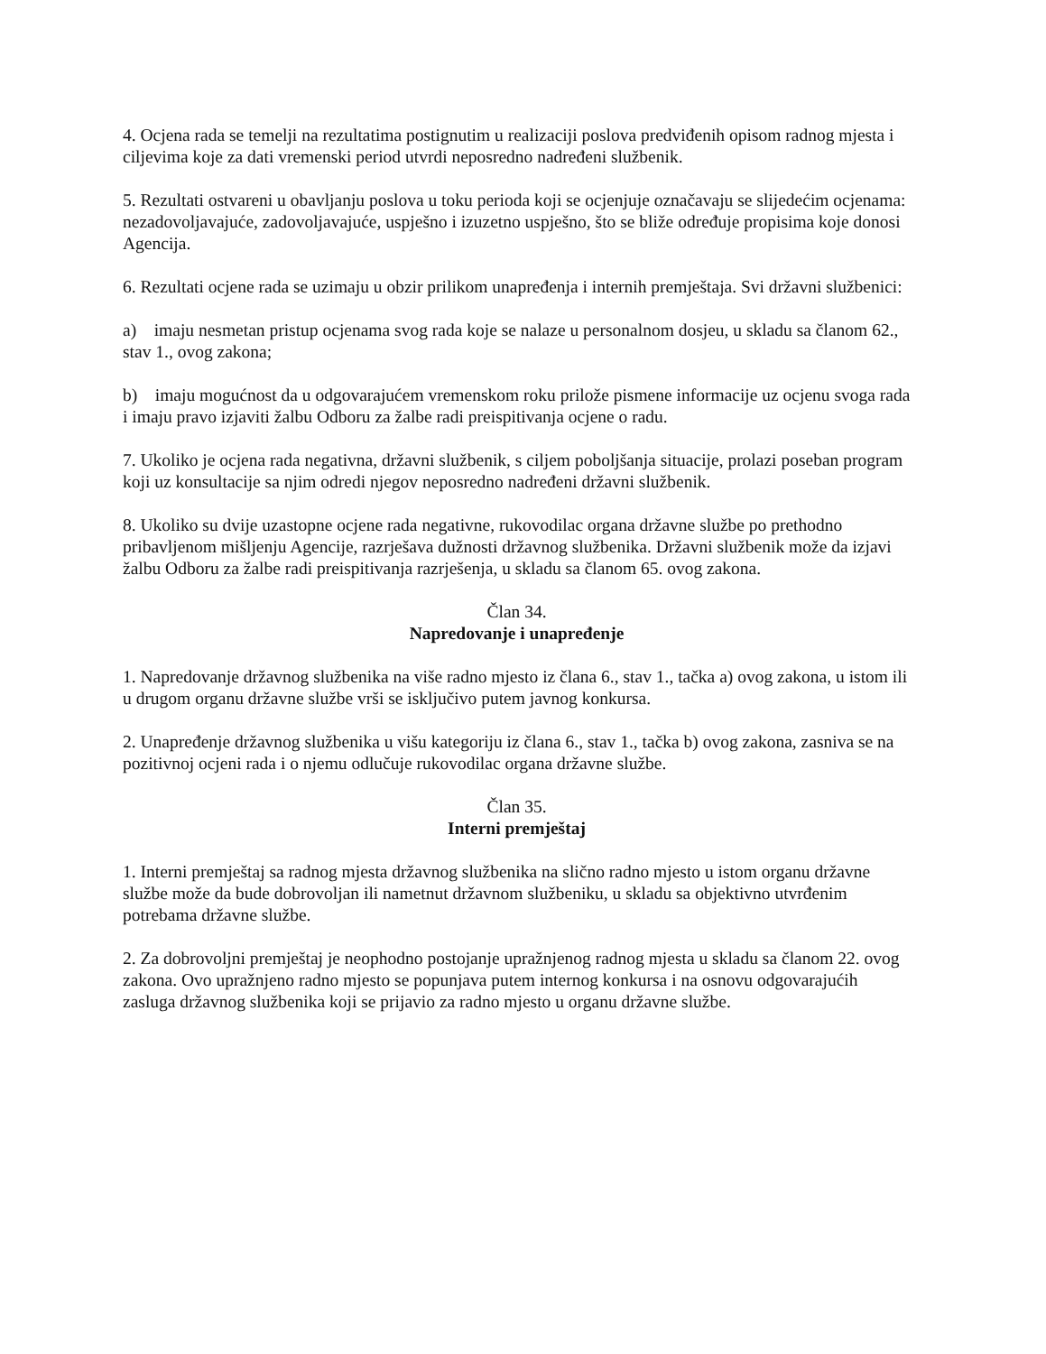4. Ocjena rada se temelji na rezultatima postignutim u realizaciji poslova predviđenih opisom radnog mjesta i ciljevima koje za dati vremenski period utvrdi neposredno nadređeni službenik.
5. Rezultati ostvareni u obavljanju poslova u toku perioda koji se ocjenjuje označavaju se slijedećim ocjenama: nezadovoljavajuće, zadovoljavajuće, uspješno i izuzetno uspješno, što se bliže određuje propisima koje donosi Agencija.
6. Rezultati ocjene rada se uzimaju u obzir prilikom unapređenja i internih premještaja. Svi državni službenici:
a) imaju nesmetan pristup ocjenama svog rada koje se nalaze u personalnom dosjeu, u skladu sa članom 62., stav 1., ovog zakona;
b) imaju mogućnost da u odgovarajućem vremenskom roku prilože pismene informacije uz ocjenu svoga rada i imaju pravo izjaviti žalbu Odboru za žalbe radi preispitivanja ocjene o radu.
7. Ukoliko je ocjena rada negativna, državni službenik, s ciljem poboljšanja situacije, prolazi poseban program koji uz konsultacije sa njim odredi njegov neposredno nadređeni državni službenik.
8. Ukoliko su dvije uzastopne ocjene rada negativne, rukovodilac organa državne službe po prethodno pribavljenom mišljenju Agencije, razrješava dužnosti državnog službenika. Državni službenik može da izjavi žalbu Odboru za žalbe radi preispitivanja razrješenja, u skladu sa članom 65. ovog zakona.
Član 34.
Napredovanje i unapređenje
1. Napredovanje državnog službenika na više radno mjesto iz člana 6., stav 1., tačka a) ovog zakona, u istom ili u drugom organu državne službe vrši se isključivo putem javnog konkursa.
2. Unapređenje državnog službenika u višu kategoriju iz člana 6., stav 1., tačka b) ovog zakona, zasniva se na pozitivnoj ocjeni rada i o njemu odlučuje rukovodilac organa državne službe.
Član 35.
Interni premještaj
1. Interni premještaj sa radnog mjesta državnog službenika na slično radno mjesto u istom organu državne službe može da bude dobrovoljan ili nametnut državnom službeniku, u skladu sa objektivno utvrđenim potrebama državne službe.
2. Za dobrovoljni premještaj je neophodno postojanje upražnjenog radnog mjesta u skladu sa članom 22. ovog zakona. Ovo upražnjeno radno mjesto se popunjava putem internog konkursa i na osnovu odgovarajućih zasluga državnog službenika koji se prijavio za radno mjesto u organu državne službe.